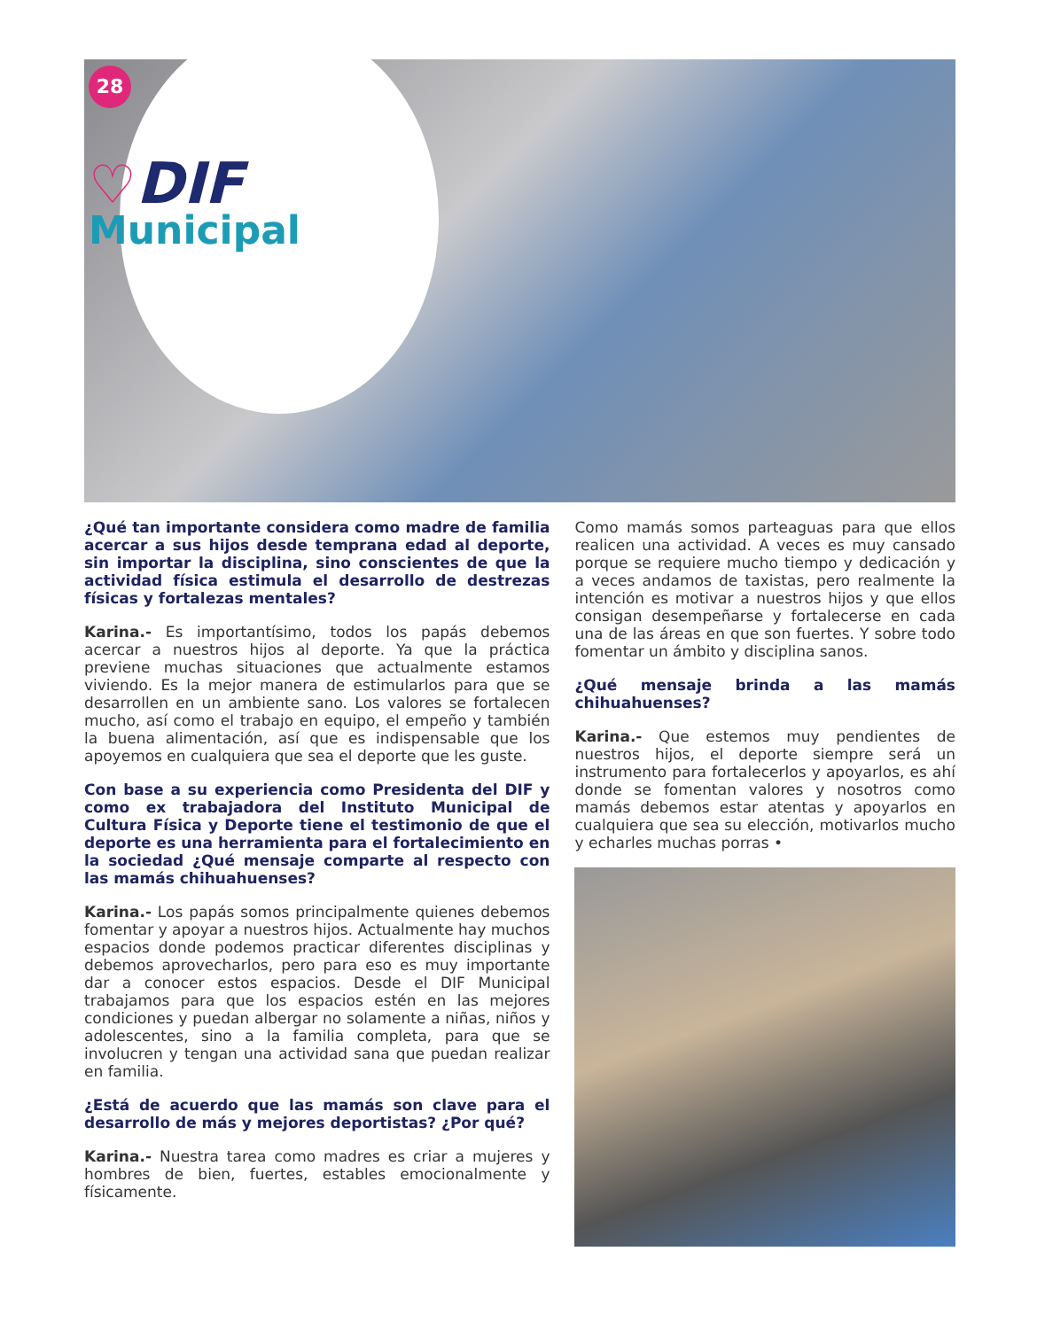28
♡DIF
Municipal
¿Qué tan importante considera como madre de familia acercar a sus hijos desde temprana edad al deporte, sin importar la disciplina, sino conscientes de que la actividad física estimula el desarrollo de destrezas físicas y fortalezas mentales?
Karina.- Es importantísimo, todos los papás debemos acercar a nuestros hijos al deporte. Ya que la práctica previene muchas situaciones que actualmente estamos viviendo. Es la mejor manera de estimularlos para que se desarrollen en un ambiente sano. Los valores se fortalecen mucho, así como el trabajo en equipo, el empeño y también la buena alimentación, así que es indispensable que los apoyemos en cualquiera que sea el deporte que les guste.
Con base a su experiencia como Presidenta del DIF y como ex trabajadora del Instituto Municipal de Cultura Física y Deporte tiene el testimonio de que el deporte es una herramienta para el fortalecimiento en la sociedad ¿Qué mensaje comparte al respecto con las mamás chihuahuenses?
Karina.- Los papás somos principalmente quienes debemos fomentar y apoyar a nuestros hijos. Actualmente hay muchos espacios donde podemos practicar diferentes disciplinas y debemos aprovecharlos, pero para eso es muy importante dar a conocer estos espacios. Desde el DIF Municipal trabajamos para que los espacios estén en las mejores condiciones y puedan albergar no solamente a niñas, niños y adolescentes, sino a la familia completa, para que se involucren y tengan una actividad sana que puedan realizar en familia.
¿Está de acuerdo que las mamás son clave para el desarrollo de más y mejores deportistas? ¿Por qué?
Karina.- Nuestra tarea como madres es criar a mujeres y hombres de bien, fuertes, estables emocionalmente y físicamente.
Como mamás somos parteaguas para que ellos realicen una actividad. A veces es muy cansado porque se requiere mucho tiempo y dedicación y a veces andamos de taxistas, pero realmente la intención es motivar a nuestros hijos y que ellos consigan desempeñarse y fortalecerse en cada una de las áreas en que son fuertes. Y sobre todo fomentar un ámbito y disciplina sanos.
¿Qué mensaje brinda a las mamás chihuahuenses?
Karina.- Que estemos muy pendientes de nuestros hijos, el deporte siempre será un instrumento para fortalecerlos y apoyarlos, es ahí donde se fomentan valores y nosotros como mamás debemos estar atentas y apoyarlos en cualquiera que sea su elección, motivarlos mucho y echarles muchas porras •